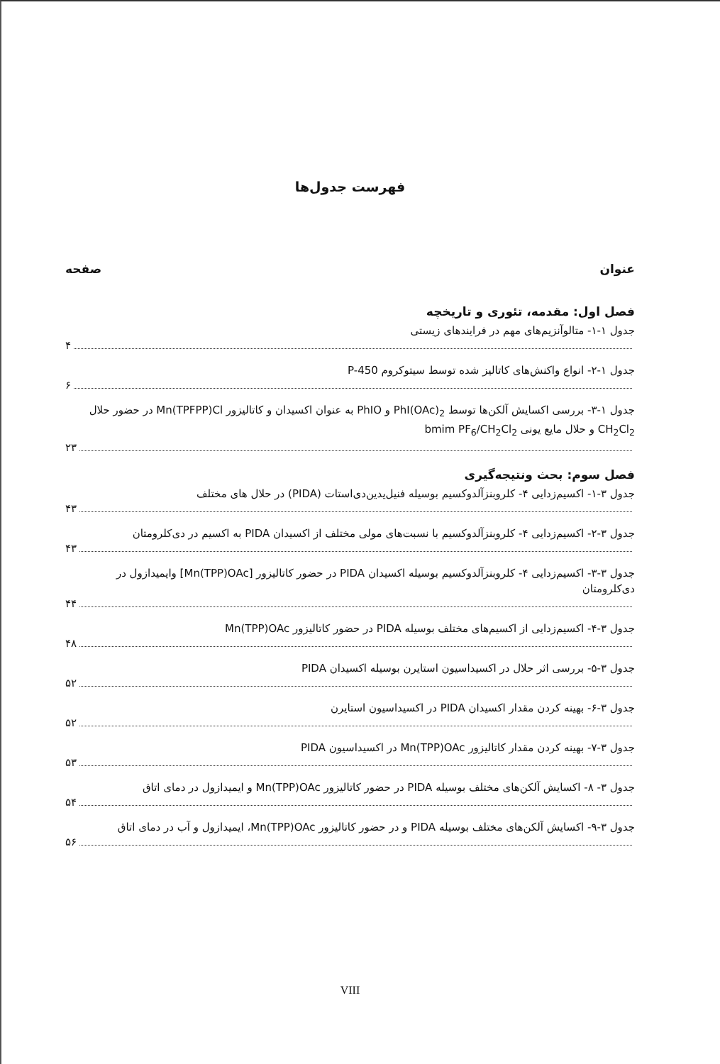فهرست جدول‌ها
عنوان صفحه
فصل اول: مقدمه، تئوری و تاریخچه
جدول ۱-۱- متالوآنزیم‌های مهم در فرایندهای زیستی
۴
جدول ۱-۲- انواع واکنش‌های کاتالیز شده توسط سیتوکروم P-450
۶
جدول ۱-۳- بررسی اکسایش آلکن‌ها توسط PhI(OAc)<sub>2</sub> و PhIO به عنوان اکسیدان و کاتالیزور Mn(TPFPP)Cl در حضور حلال CH<sub>2</sub>Cl<sub>2</sub> و حلال مایع یونی bmim PF<sub>6</sub>/CH<sub>2</sub>Cl<sub>2</sub>
۲۳
فصل سوم: بحث ونتیجه‌گیری
جدول ۳-۱- اکسیم‌زدایی ۴- کلروبنزآلدوکسیم بوسیله فنیل‌یدین‌دی‌استات (PIDA) در حلال های مختلف
۴۳
جدول ۳-۲- اکسیم‌زدایی ۴- کلروبنزآلدوکسیم با نسبت‌های مولی مختلف از اکسیدان PIDA به اکسیم در دی‌کلرومتان
۴۳
جدول ۳-۳- اکسیم‌زدایی ۴- کلروبنزآلدوکسیم بوسیله اکسیدان PIDA در حضور کاتالیزور [Mn(TPP)OAc] وایمیدازول در دی‌کلرومتان
۴۴
جدول ۳-۴- اکسیم‌زدایی از اکسیم‌های مختلف بوسیله PIDA در حضور کاتالیزور Mn(TPP)OAc
۴۸
جدول ۳-۵- بررسی اثر حلال در اکسیداسیون استایرن بوسیله اکسیدان PIDA
۵۲
جدول ۳-۶- بهینه کردن مقدار اکسیدان PIDA در اکسیداسیون استایرن
۵۲
جدول ۳-۷- بهینه کردن مقدار کاتالیزور Mn(TPP)OAc در اکسیداسیون PIDA
۵۳
جدول ۳- ۸- اکسایش آلکن‌های مختلف بوسیله PIDA در حضور کاتالیزور Mn(TPP)OAc و ایمیدازول در دمای اتاق
۵۴
جدول ۳-۹- اکسایش آلکن‌های مختلف بوسیله PIDA و در حضور کاتالیزور Mn(TPP)OAc، ایمیدازول و آب در دمای اتاق
۵۶
VIII